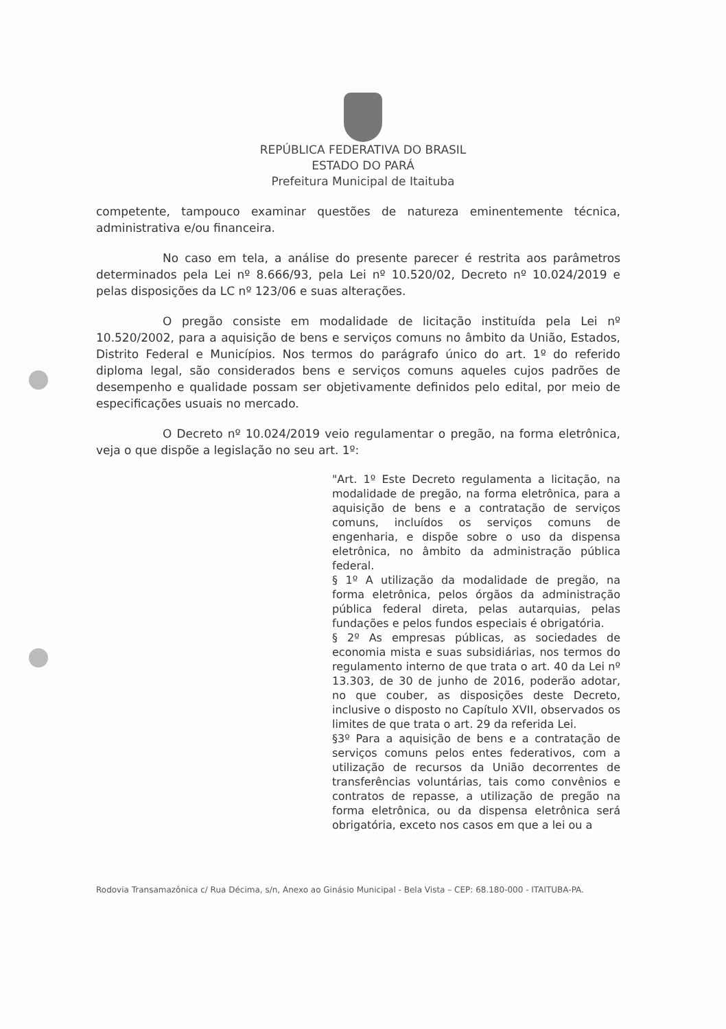REPÚBLICA FEDERATIVA DO BRASIL
ESTADO DO PARÁ
Prefeitura Municipal de Itaituba
competente, tampouco examinar questões de natureza eminentemente técnica, administrativa e/ou financeira.
No caso em tela, a análise do presente parecer é restrita aos parâmetros determinados pela Lei nº 8.666/93, pela Lei nº 10.520/02, Decreto nº 10.024/2019 e pelas disposições da LC nº 123/06 e suas alterações.
O pregão consiste em modalidade de licitação instituída pela Lei nº 10.520/2002, para a aquisição de bens e serviços comuns no âmbito da União, Estados, Distrito Federal e Municípios. Nos termos do parágrafo único do art. 1º do referido diploma legal, são considerados bens e serviços comuns aqueles cujos padrões de desempenho e qualidade possam ser objetivamente definidos pelo edital, por meio de especificações usuais no mercado.
O Decreto nº 10.024/2019 veio regulamentar o pregão, na forma eletrônica, veja o que dispõe a legislação no seu art. 1º:
"Art. 1º Este Decreto regulamenta a licitação, na modalidade de pregão, na forma eletrônica, para a aquisição de bens e a contratação de serviços comuns, incluídos os serviços comuns de engenharia, e dispõe sobre o uso da dispensa eletrônica, no âmbito da administração pública federal.
§ 1º A utilização da modalidade de pregão, na forma eletrônica, pelos órgãos da administração pública federal direta, pelas autarquias, pelas fundações e pelos fundos especiais é obrigatória.
§ 2º As empresas públicas, as sociedades de economia mista e suas subsidiárias, nos termos do regulamento interno de que trata o art. 40 da Lei nº 13.303, de 30 de junho de 2016, poderão adotar, no que couber, as disposições deste Decreto, inclusive o disposto no Capítulo XVII, observados os limites de que trata o art. 29 da referida Lei.
§3º Para a aquisição de bens e a contratação de serviços comuns pelos entes federativos, com a utilização de recursos da União decorrentes de transferências voluntárias, tais como convênios e contratos de repasse, a utilização de pregão na forma eletrônica, ou da dispensa eletrônica será obrigatória, exceto nos casos em que a lei ou a
Rodovia Transamazônica c/ Rua Décima, s/n, Anexo ao Ginásio Municipal - Bela Vista – CEP: 68.180-000 - ITAITUBA-PA.